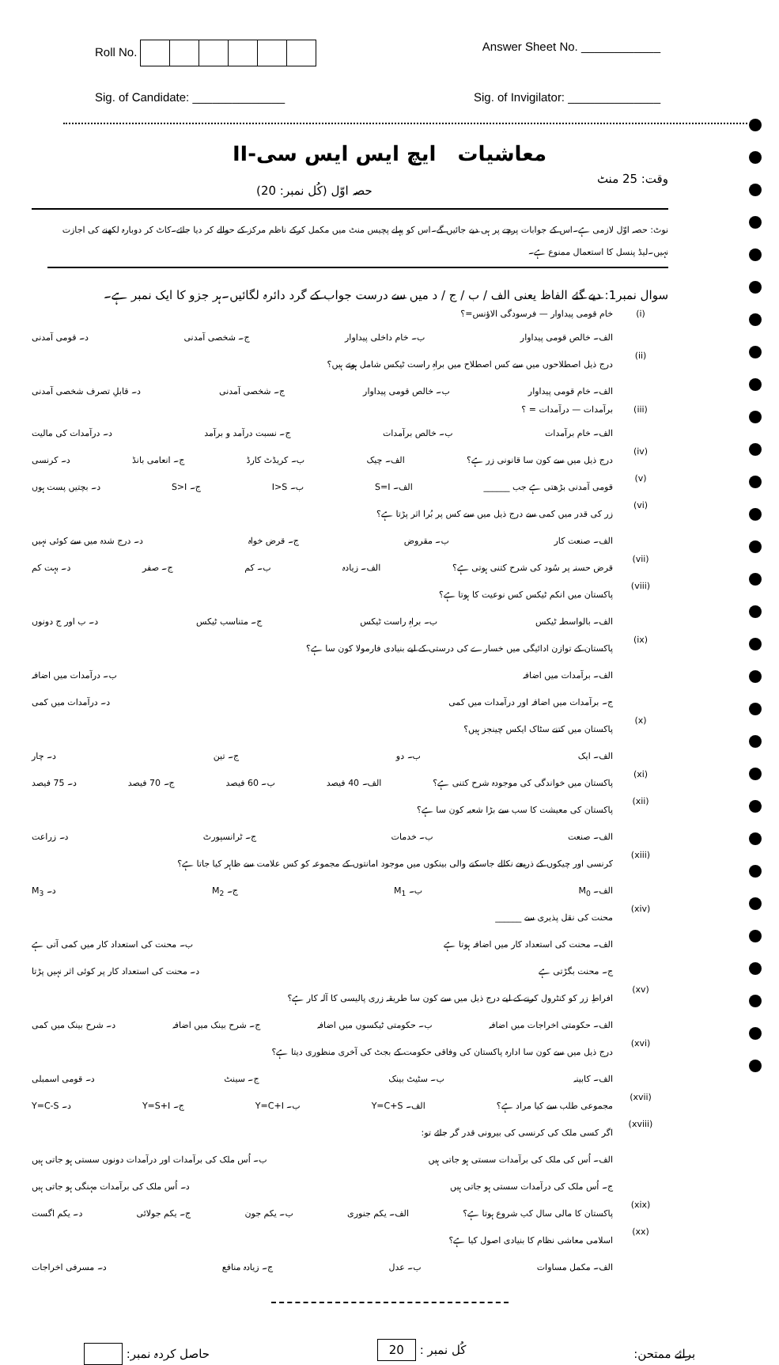Roll No. Answer Sheet No. ____________
Sig. of Candidate: ______________
Sig. of Invigilator: ______________
معاشیات ایچ ایس ایس سی-II
وقت: 25 منٹ حصہ اوّل (کُل نمبر: 20)
نوٹ: حصہ اوّل لازمی ہے۔اس کے جوابات پرچے پر ہی دیے جائیں گے۔اس کو پہلے پچیس منٹ میں مکمل کرکے ناظم مرکز کے حوالے کر دیا جائے۔کاٹ کر دوبارہ لکھنے کی اجازت نہیں۔لیڈ پنسل کا استعمال ممنوع ہے۔
سوال نمبر1: دیے گئے الفاظ یعنی الف / ب / ج / د میں سے درست جواب کے گرد دائرہ لگائیں۔ہر جزو کا ایک نمبر ہے۔
(i) خام قومی پیداوار — فرسودگی الاؤنس=؟
الف۔ خالص قومی پیداوار ب۔ خام داخلی پیداوار ج۔ شخصی آمدنی د۔ قومی آمدنی
(ii) درج ذیل اصطلاحوں میں سے کس اصطلاح میں براہِ راست ٹیکس شامل ہوتے ہیں؟
الف۔ خام قومی پیداوار ب۔ خالص قومی پیداوار ج۔ شخصی آمدنی د۔ قابلِ تصرف شخصی آمدنی
(iii) برآمدات — درآمدات = ؟
الف۔ خام برآمدات ب۔ خالص برآمدات ج۔ نسبت درآمد و برآمد د۔ درآمدات کی مالیت
(iv) درج ذیل میں سے کون سا قانونی زر ہے؟ الف۔ چیک ب۔ کریڈٹ کارڈ ج۔ انعامی بانڈ د۔ کرنسی
(v) قومی آمدنی بڑھتی ہے جب ______ الف۔ S=I ب۔ I>S ج۔ S>I د۔ بچتیں پست ہوں
(vi) زر کی قدر میں کمی سے درج ذیل میں سے کس پر بُرا اثر پڑتا ہے؟
الف۔ صنعت کار ب۔ مقروض ج۔ قرض خواہ د۔ درج شدہ میں سے کوئی نہیں
(vii) قرض حسنہ پر سُود کی شرح کتنی ہوتی ہے؟ الف۔ زیادہ ب۔ کم ج۔ صفر د۔ بہت کم
(viii) پاکستان میں انکم ٹیکس کس نوعیت کا ہوتا ہے؟
الف۔ بالواسطہ ٹیکس ب۔ براہِ راست ٹیکس ج۔ متناسب ٹیکس د۔ ب اور ج دونوں
(ix) پاکستان کے توازن ادائیگی میں خسارے کی درستی کے لیے بنیادی فارمولا کون سا ہے؟
الف۔ برآمدات میں اضافہ ب۔ درآمدات میں اضافہ
ج۔ برآمدات میں اضافہ اور درآمدات میں کمی د۔ درآمدات میں کمی
(x) پاکستان میں کتنے سٹاک ایکس چینجز ہیں؟
الف۔ ایک ب۔ دو ج۔ تین د۔ چار
(xi) پاکستان میں خواندگی کی موجودہ شرح کتنی ہے؟ الف۔ 40 فیصد ب۔ 60 فیصد ج۔ 70 فیصد د۔ 75 فیصد
(xii) پاکستان کی معیشت کا سب سے بڑا شعبہ کون سا ہے؟
الف۔ صنعت ب۔ خدمات ج۔ ٹرانسپورٹ د۔ زراعت
(xiii) کرنسی اور چیکوں کے ذریعے نکالے جاسکنے والی بینکوں میں موجود امانتوں کے مجموعہ کو کس علامت سے ظاہر کیا جاتا ہے؟
الف۔ M<sub>0</sub> ب۔ M<sub>1</sub> ج۔ M<sub>2</sub> د۔ M<sub>3</sub>
(xiv) محنت کی نقل پذیری سے ______
الف۔ محنت کی استعداد کار میں اضافہ ہوتا ہے ب۔ محنت کی استعداد کار میں کمی آتی ہے
ج۔ محنت بگڑتی ہے د۔ محنت کی استعداد کار پر کوئی اثر نہیں پڑتا
(xv) افراطِ زر کو کنٹرول کرنے کے لیے درج ذیل میں سے کون سا طریقہ زری پالیسی کا آلہ کار ہے؟
الف۔ حکومتی اخراجات میں اضافہ ب۔ حکومتی ٹیکسوں میں اضافہ ج۔ شرح بینک میں اضافہ د۔ شرح بینک میں کمی
(xvi) درج ذیل میں سے کون سا ادارہ پاکستان کی وفاقی حکومت کے بجٹ کی آخری منظوری دیتا ہے؟
الف۔ کابینہ ب۔ سٹیٹ بینک ج۔ سینٹ د۔ قومی اسمبلی
(xvii) مجموعی طلب سے کیا مراد ہے؟ الف۔ Y=C+S ب۔ Y=C+I ج۔ Y=S+I د۔ Y=C-S
(xviii) اگر کسی ملک کی کرنسی کی بیرونی قدر گر جائے تو:
الف۔ اُس کی ملک کی برآمدات سستی ہو جاتی ہیں ب۔ اُس ملک کی برآمدات اور درآمدات دونوں سستی ہو جاتی ہیں
ج۔ اُس ملک کی درآمدات سستی ہو جاتی ہیں د۔ اُس ملک کی برآمدات مہنگی ہو جاتی ہیں
(xix) پاکستان کا مالی سال کب شروع ہوتا ہے؟ الف۔ یکم جنوری ب۔ یکم جون ج۔ یکم جولائی د۔ یکم اگست
(xx) اسلامی معاشی نظام کا بنیادی اصول کیا ہے؟
الف۔ مکمل مساوات ب۔ عدل ج۔ زیادہ منافع د۔ مسرفی اخراجات
برائے ممتحن: کُل نمبر : 20 حاصل کردہ نمبر: